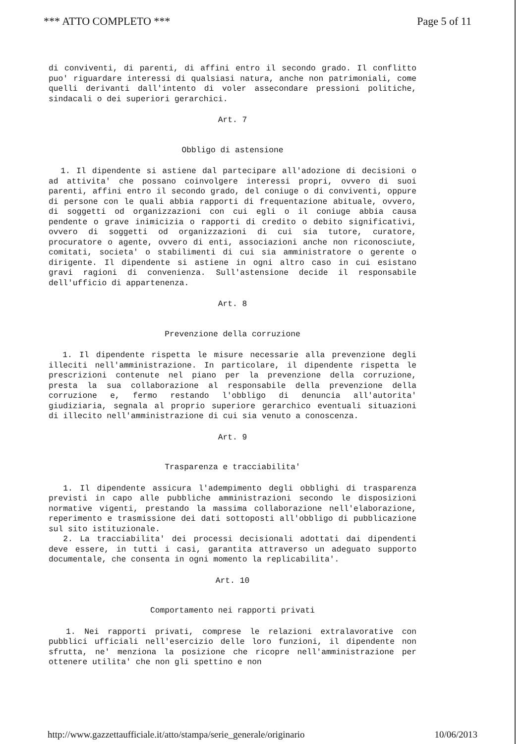*** ATTO COMPLETO *** Page 5 of 11
di conviventi, di parenti, di affini entro il secondo grado. Il conflitto puo' riguardare interessi di qualsiasi natura, anche non patrimoniali, come quelli derivanti dall'intento di voler assecondare pressioni politiche, sindacali o dei superiori gerarchici.
Art. 7
Obbligo di astensione
1. Il dipendente si astiene dal partecipare all'adozione di decisioni o ad attivita' che possano coinvolgere interessi propri, ovvero di suoi parenti, affini entro il secondo grado, del coniuge o di conviventi, oppure di persone con le quali abbia rapporti di frequentazione abituale, ovvero, di soggetti od organizzazioni con cui egli o il coniuge abbia causa pendente o grave inimicizia o rapporti di credito o debito significativi, ovvero di soggetti od organizzazioni di cui sia tutore, curatore, procuratore o agente, ovvero di enti, associazioni anche non riconosciute, comitati, societa' o stabilimenti di cui sia amministratore o gerente o dirigente. Il dipendente si astiene in ogni altro caso in cui esistano gravi ragioni di convenienza. Sull'astensione decide il responsabile dell'ufficio di appartenenza.
Art. 8
Prevenzione della corruzione
1. Il dipendente rispetta le misure necessarie alla prevenzione degli illeciti nell'amministrazione. In particolare, il dipendente rispetta le prescrizioni contenute nel piano per la prevenzione della corruzione, presta la sua collaborazione al responsabile della prevenzione della corruzione e, fermo restando l'obbligo di denuncia all'autorita' giudiziaria, segnala al proprio superiore gerarchico eventuali situazioni di illecito nell'amministrazione di cui sia venuto a conoscenza.
Art. 9
Trasparenza e tracciabilita'
1. Il dipendente assicura l'adempimento degli obblighi di trasparenza previsti in capo alle pubbliche amministrazioni secondo le disposizioni normative vigenti, prestando la massima collaborazione nell'elaborazione, reperimento e trasmissione dei dati sottoposti all'obbligo di pubblicazione sul sito istituzionale.
2. La tracciabilita' dei processi decisionali adottati dai dipendenti deve essere, in tutti i casi, garantita attraverso un adeguato supporto documentale, che consenta in ogni momento la replicabilita'.
Art. 10
Comportamento nei rapporti privati
1. Nei rapporti privati, comprese le relazioni extralavorative con pubblici ufficiali nell'esercizio delle loro funzioni, il dipendente non sfrutta, ne' menziona la posizione che ricopre nell'amministrazione per ottenere utilita' che non gli spettino e non
http://www.gazzettaufficiale.it/atto/stampa/serie_generale/originario 10/06/2013